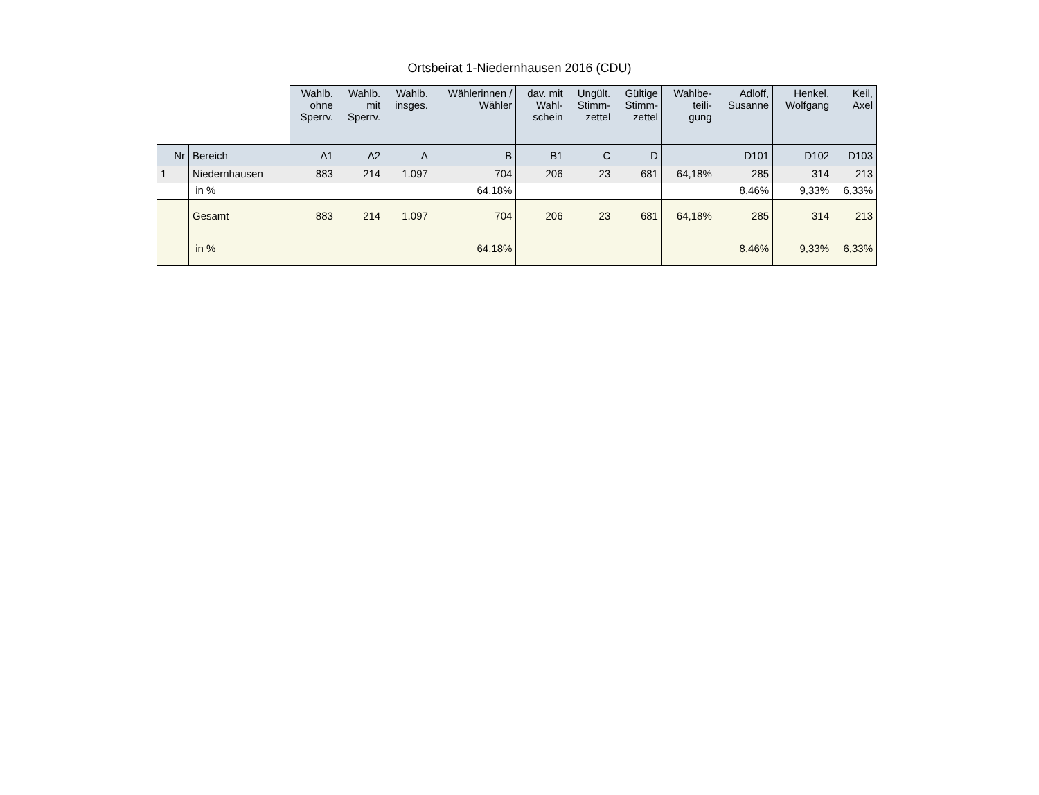Ortsbeirat 1-Niedernhausen 2016 (CDU)
| | | Wahlb. ohne Sperrv. | Wahlb. mit Sperrv. | Wahlb. insges. | Wählerinnen / Wähler | dav. mit Wahl- schein | Ungült. Stimm- zettel | Gültige Stimm- zettel | Wahlbe- teili- gung | Adloff, Susanne | Henkel, Wolfgang | Keil, Axel |
| --- | --- | --- | --- | --- | --- | --- | --- | --- | --- | --- | --- | --- |
| Nr | Bereich | A1 | A2 | A | B | B1 | C | D | | D101 | D102 | D103 |
| 1 | Niedernhausen | 883 | 214 | 1.097 | 704 | 206 | 23 | 681 | 64,18% | 285 | 314 | 213 |
| | in % | | | | 64,18% | | | | | 8,46% | 9,33% | 6,33% |
| | Gesamt | 883 | 214 | 1.097 | 704 | 206 | 23 | 681 | 64,18% | 285 | 314 | 213 |
| | in % | | | | 64,18% | | | | | 8,46% | 9,33% | 6,33% |